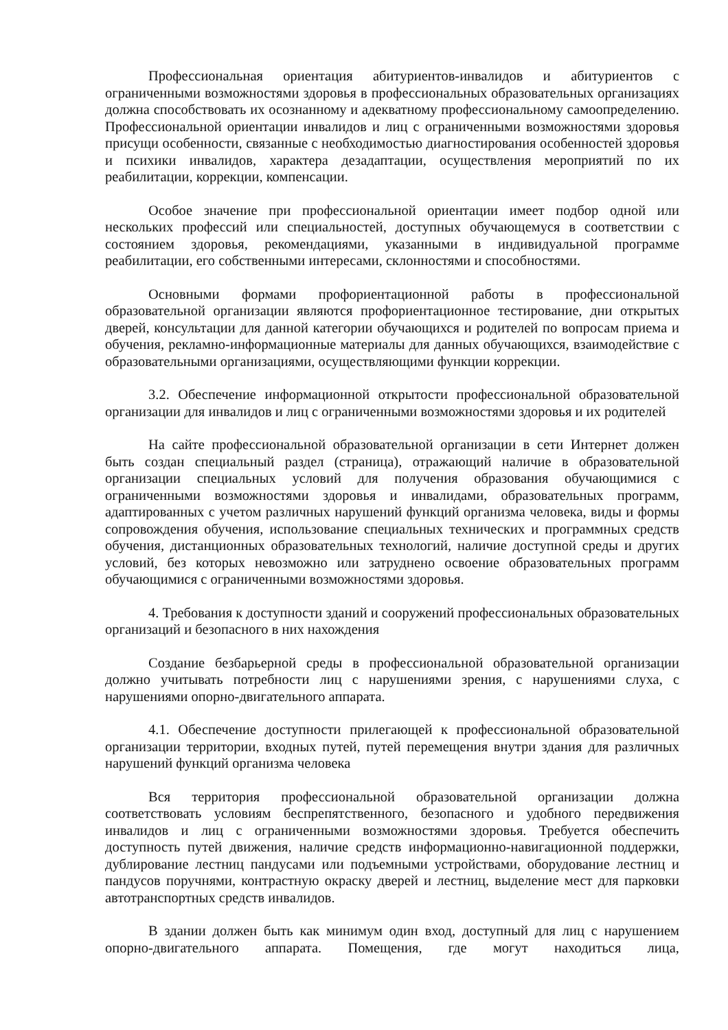Профессиональная ориентация абитуриентов-инвалидов и абитуриентов с ограниченными возможностями здоровья в профессиональных образовательных организациях должна способствовать их осознанному и адекватному профессиональному самоопределению. Профессиональной ориентации инвалидов и лиц с ограниченными возможностями здоровья присущи особенности, связанные с необходимостью диагностирования особенностей здоровья и психики инвалидов, характера дезадаптации, осуществления мероприятий по их реабилитации, коррекции, компенсации.
Особое значение при профессиональной ориентации имеет подбор одной или нескольких профессий или специальностей, доступных обучающемуся в соответствии с состоянием здоровья, рекомендациями, указанными в индивидуальной программе реабилитации, его собственными интересами, склонностями и способностями.
Основными формами профориентационной работы в профессиональной образовательной организации являются профориентационное тестирование, дни открытых дверей, консультации для данной категории обучающихся и родителей по вопросам приема и обучения, рекламно-информационные материалы для данных обучающихся, взаимодействие с образовательными организациями, осуществляющими функции коррекции.
3.2. Обеспечение информационной открытости профессиональной образовательной организации для инвалидов и лиц с ограниченными возможностями здоровья и их родителей
На сайте профессиональной образовательной организации в сети Интернет должен быть создан специальный раздел (страница), отражающий наличие в образовательной организации специальных условий для получения образования обучающимися с ограниченными возможностями здоровья и инвалидами, образовательных программ, адаптированных с учетом различных нарушений функций организма человека, виды и формы сопровождения обучения, использование специальных технических и программных средств обучения, дистанционных образовательных технологий, наличие доступной среды и других условий, без которых невозможно или затруднено освоение образовательных программ обучающимися с ограниченными возможностями здоровья.
4. Требования к доступности зданий и сооружений профессиональных образовательных организаций и безопасного в них нахождения
Создание безбарьерной среды в профессиональной образовательной организации должно учитывать потребности лиц с нарушениями зрения, с нарушениями слуха, с нарушениями опорно-двигательного аппарата.
4.1. Обеспечение доступности прилегающей к профессиональной образовательной организации территории, входных путей, путей перемещения внутри здания для различных нарушений функций организма человека
Вся территория профессиональной образовательной организации должна соответствовать условиям беспрепятственного, безопасного и удобного передвижения инвалидов и лиц с ограниченными возможностями здоровья. Требуется обеспечить доступность путей движения, наличие средств информационно-навигационной поддержки, дублирование лестниц пандусами или подъемными устройствами, оборудование лестниц и пандусов поручнями, контрастную окраску дверей и лестниц, выделение мест для парковки автотранспортных средств инвалидов.
В здании должен быть как минимум один вход, доступный для лиц с нарушением опорно-двигательного аппарата. Помещения, где могут находиться лица,